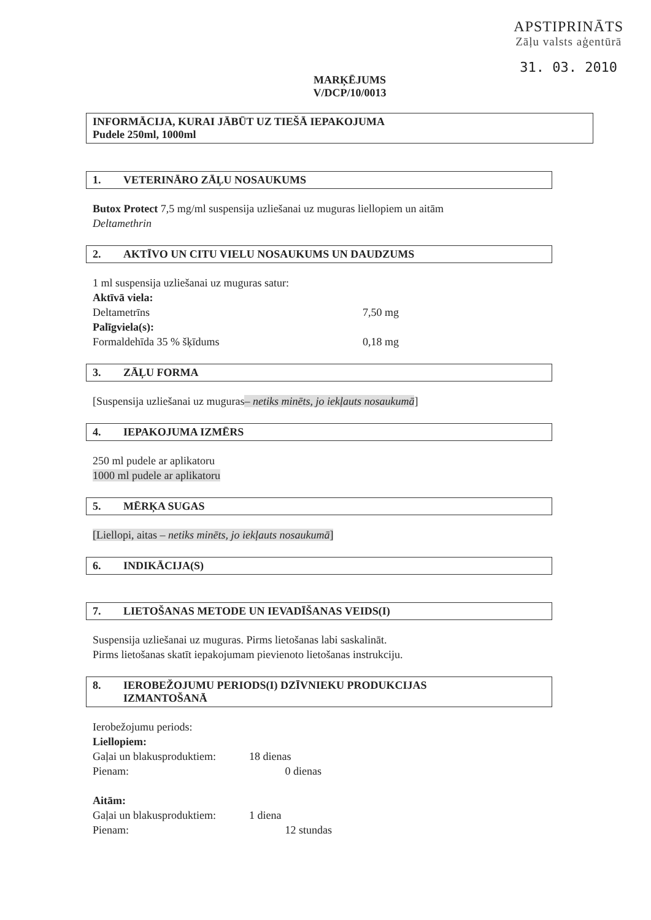APSTIPRINĀTS
Zāļu valsts aģentūrā
31. 03. 2010
MARĶĒJUMS
V/DCP/10/0013
INFORMĀCIJA, KURAI JĀBŪT UZ TIEŠĀ IEPAKOJUMA
Pudele 250ml, 1000ml
1. VETERINĀRO ZĀĻU NOSAUKUMS
Butox Protect 7,5 mg/ml suspensija uzliešanai uz muguras liellopiem un aitām
Deltamethrin
2. AKTĪVO UN CITU VIELU NOSAUKUMS UN DAUDZUMS
1 ml suspensija uzliešanai uz muguras satur:
Aktīvā viela:
Deltametrīns 7,50 mg
Palīgviela(s):
Formaldehīda 35 % šķīdums 0,18 mg
3. ZĀĻU FORMA
[Suspensija uzliešanai uz muguras– netiks minēts, jo iekļauts nosaukumā]
4. IEPAKOJUMA IZMĒRS
250 ml pudele ar aplikatoru
1000 ml pudele ar aplikatoru
5. MĒRĶA SUGAS
[Liellopi, aitas – netiks minēts, jo iekļauts nosaukumā]
6. INDIKĀCIJA(S)
7. LIETOŠANAS METODE UN IEVADĪŠANAS VEIDS(I)
Suspensija uzliešanai uz muguras. Pirms lietošanas labi saskalināt.
Pirms lietošanas skatīt iepakojumam pievienoto lietošanas instrukciju.
8. IEROBEŽOJUMU PERIODS(I) DZĪVNIEKU PRODUKCIJAS
IZMANTOŠANĀ
Ierobežojumu periods:
Liellopiem:
Gaļai un blakusproduktiem: 18 dienas
Pienam: 0 dienas
Aitām:
Gaļai un blakusproduktiem: 1 diena
Pienam: 12 stundas